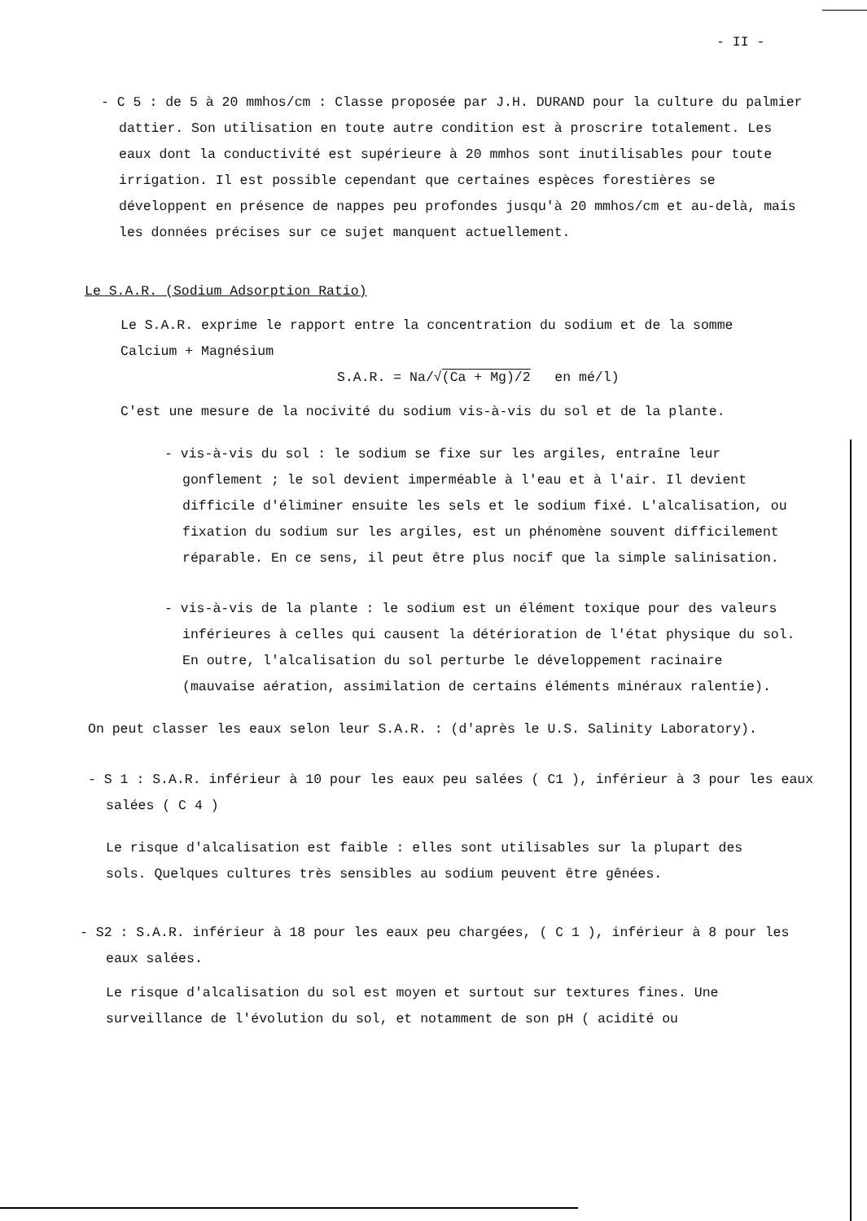- II -
- C 5 : de 5 à 20 mmhos/cm : Classe proposée par J.H. DURAND pour la culture du palmier dattier. Son utilisation en toute autre condition est à proscrire totalement. Les eaux dont la conductivité est supérieure à 20 mmhos sont inutilisables pour toute irrigation. Il est possible cependant que certaines espèces forestières se développent en présence de nappes peu profondes jusqu'à 20 mmhos/cm et au-delà, mais les données précises sur ce sujet manquent actuellement.
Le S.A.R. (Sodium Adsorption Ratio)
Le S.A.R. exprime le rapport entre la concentration du sodium et de la somme Calcium + Magnésium
S.A.R. = Na/√(Ca + Mg)/2 en mé/l)
C'est une mesure de la nocivité du sodium vis-à-vis du sol et de la plante.
- vis-à-vis du sol : le sodium se fixe sur les argiles, entraîne leur gonflement ; le sol devient imperméable à l'eau et à l'air. Il devient difficile d'éliminer ensuite les sels et le sodium fixé. L'alcalisation, ou fixation du sodium sur les argiles, est un phénomène souvent difficilement réparable. En ce sens, il peut être plus nocif que la simple salinisation.
- vis-à-vis de la plante : le sodium est un élément toxique pour des valeurs inférieures à celles qui causent la détérioration de l'état physique du sol. En outre, l'alcalisation du sol perturbe le développement racinaire (mauvaise aération, assimilation de certains éléments minéraux ralentie).
On peut classer les eaux selon leur S.A.R. : (d'après le U.S. Salinity Laboratory).
- S 1 : S.A.R. inférieur à 10 pour les eaux peu salées ( C1 ), inférieur à 3 pour les eaux salées ( C 4 )
Le risque d'alcalisation est faible : elles sont utilisables sur la plupart des sols. Quelques cultures très sensibles au sodium peuvent être gênées.
- S2 : S.A.R. inférieur à 18 pour les eaux peu chargées, ( C 1 ), inférieur à 8 pour les eaux salées.
Le risque d'alcalisation du sol est moyen et surtout sur textures fines. Une surveillance de l'évolution du sol, et notamment de son pH ( acidité ou